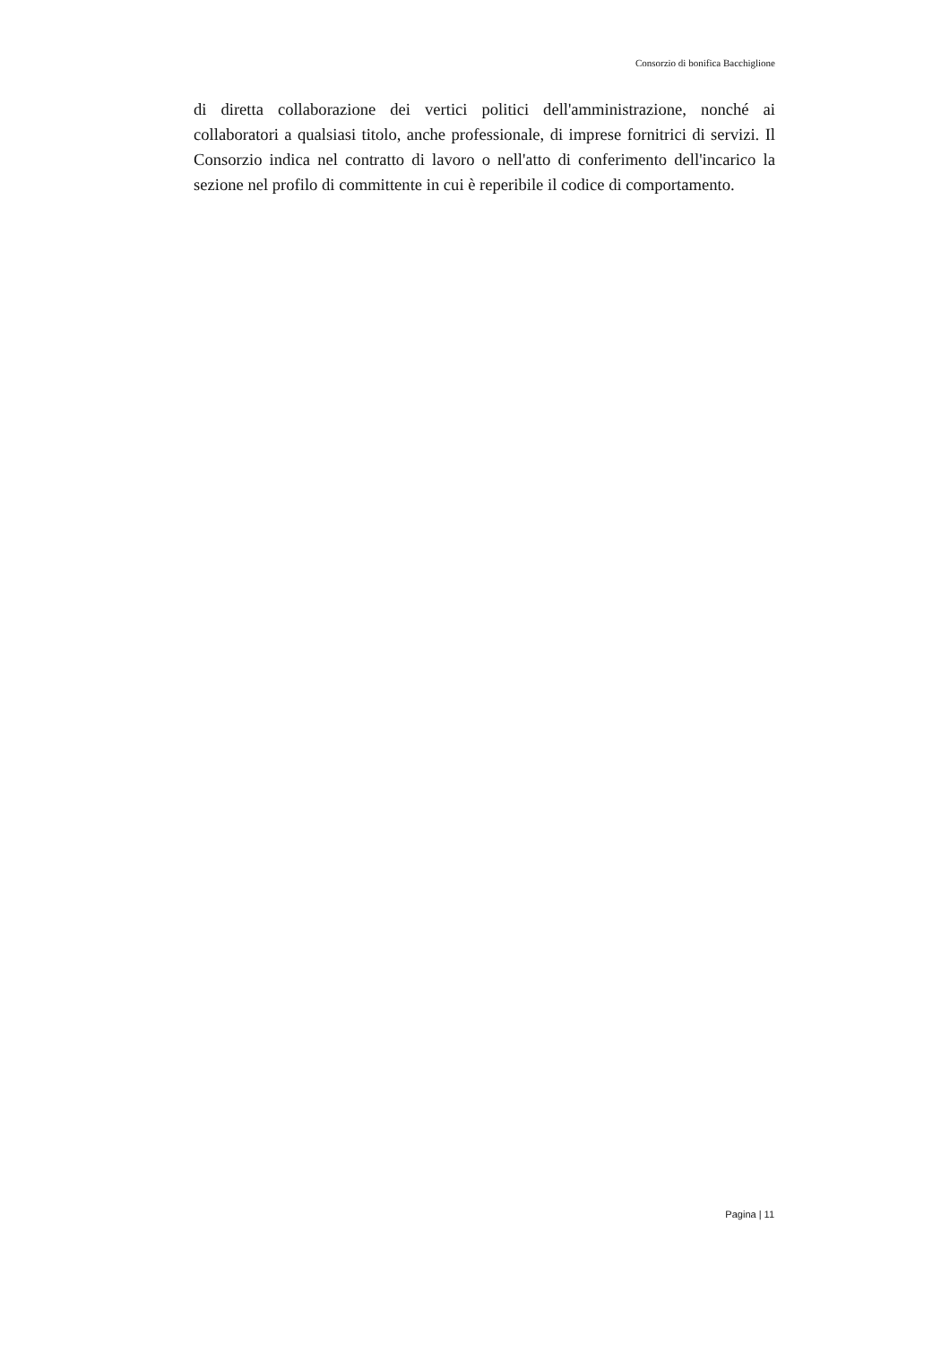Consorzio di bonifica Bacchiglione
di diretta collaborazione dei vertici politici dell'amministrazione, nonché ai collaboratori a qualsiasi titolo, anche professionale, di imprese fornitrici di servizi. Il Consorzio indica nel contratto di lavoro o nell'atto di conferimento dell'incarico la sezione nel profilo di committente in cui è reperibile il codice di comportamento.
Pagina | 11